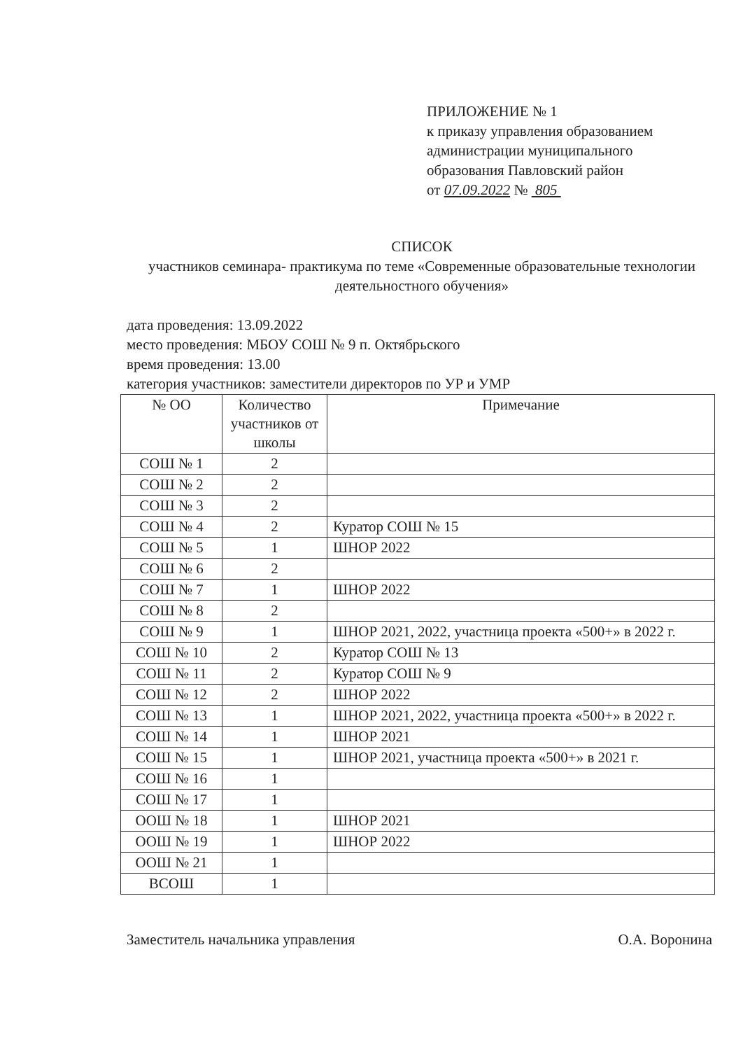ПРИЛОЖЕНИЕ № 1
к приказу управления образованием
администрации муниципального
образования Павловский район
от 07.09.2022 № 805
СПИСОК
участников семинара- практикума по теме «Современные образовательные технологии деятельностного обучения»
дата проведения: 13.09.2022
место проведения: МБОУ СОШ № 9 п. Октябрьского
время проведения: 13.00
категория участников: заместители директоров по УР и УМР
| № ОО | Количество участников от школы | Примечание |
| --- | --- | --- |
| СОШ № 1 | 2 | |
| СОШ № 2 | 2 | |
| СОШ № 3 | 2 | |
| СОШ № 4 | 2 | Куратор СОШ № 15 |
| СОШ № 5 | 1 | ШНОР 2022 |
| СОШ № 6 | 2 | |
| СОШ № 7 | 1 | ШНОР 2022 |
| СОШ № 8 | 2 | |
| СОШ № 9 | 1 | ШНОР 2021, 2022, участница проекта «500+» в 2022 г. |
| СОШ № 10 | 2 | Куратор СОШ № 13 |
| СОШ № 11 | 2 | Куратор СОШ № 9 |
| СОШ № 12 | 2 | ШНОР 2022 |
| СОШ № 13 | 1 | ШНОР 2021, 2022, участница проекта «500+» в 2022 г. |
| СОШ № 14 | 1 | ШНОР 2021 |
| СОШ № 15 | 1 | ШНОР 2021, участница проекта «500+» в 2021 г. |
| СОШ № 16 | 1 | |
| СОШ № 17 | 1 | |
| ООШ № 18 | 1 | ШНОР 2021 |
| ООШ № 19 | 1 | ШНОР 2022 |
| ООШ № 21 | 1 | |
| ВСОШ | 1 | |
Заместитель начальника управления О.А. Воронина